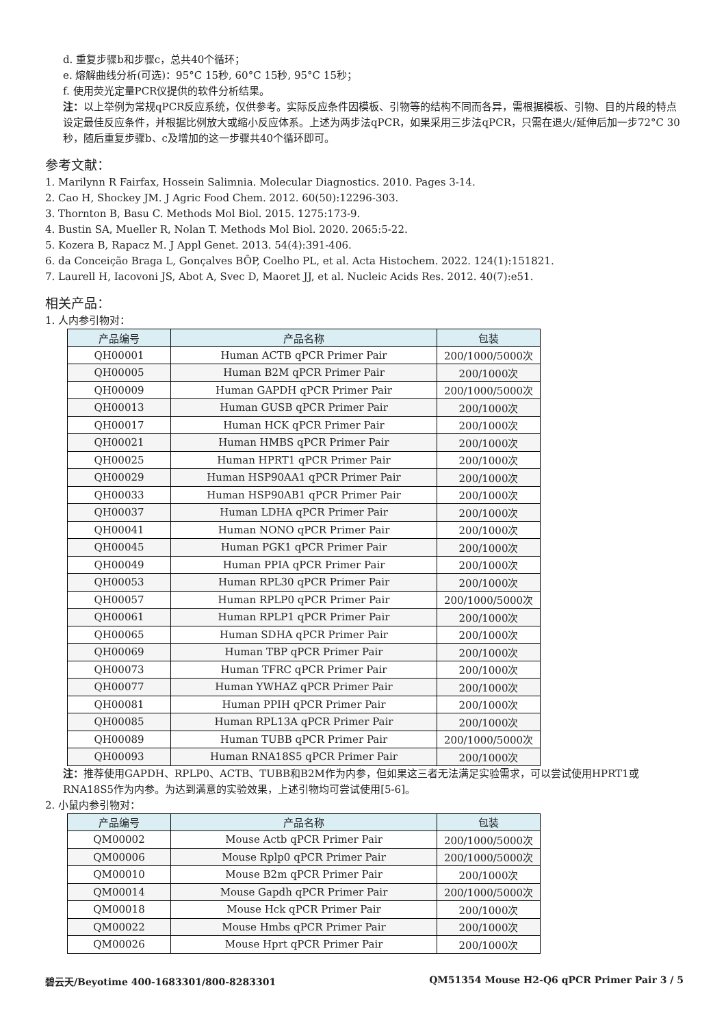d. 重复步骤b和步骤c，总共40个循环；
e. 熔解曲线分析(可选)：95°C 15秒, 60°C 15秒, 95°C 15秒；
f. 使用荧光定量PCR仪提供的软件分析结果。
注：以上举例为常规qPCR反应系统，仅供参考。实际反应条件因模板、引物等的结构不同而各异，需根据模板、引物、目的片段的特点设定最佳反应条件，并根据比例放大或缩小反应体系。上述为两步法qPCR，如果采用三步法qPCR，只需在退火/延伸后加一步72°C 30秒，随后重复步骤b、c及增加的这一步骤共40个循环即可。
参考文献：
1. Marilynn R Fairfax, Hossein Salimnia. Molecular Diagnostics. 2010. Pages 3-14.
2. Cao H, Shockey JM. J Agric Food Chem. 2012. 60(50):12296-303.
3. Thornton B, Basu C. Methods Mol Biol. 2015. 1275:173-9.
4. Bustin SA, Mueller R, Nolan T. Methods Mol Biol. 2020. 2065:5-22.
5. Kozera B, Rapacz M. J Appl Genet. 2013. 54(4):391-406.
6. da Conceição Braga L, Gonçalves BÔP, Coelho PL, et al. Acta Histochem. 2022. 124(1):151821.
7. Laurell H, Iacovoni JS, Abot A, Svec D, Maoret JJ, et al. Nucleic Acids Res. 2012. 40(7):e51.
相关产品：
1. 人内参引物对：
| 产品编号 | 产品名称 | 包装 |
| --- | --- | --- |
| QH00001 | Human ACTB qPCR Primer Pair | 200/1000/5000次 |
| QH00005 | Human B2M qPCR Primer Pair | 200/1000次 |
| QH00009 | Human GAPDH qPCR Primer Pair | 200/1000/5000次 |
| QH00013 | Human GUSB qPCR Primer Pair | 200/1000次 |
| QH00017 | Human HCK qPCR Primer Pair | 200/1000次 |
| QH00021 | Human HMBS qPCR Primer Pair | 200/1000次 |
| QH00025 | Human HPRT1 qPCR Primer Pair | 200/1000次 |
| QH00029 | Human HSP90AA1 qPCR Primer Pair | 200/1000次 |
| QH00033 | Human HSP90AB1 qPCR Primer Pair | 200/1000次 |
| QH00037 | Human LDHA qPCR Primer Pair | 200/1000次 |
| QH00041 | Human NONO qPCR Primer Pair | 200/1000次 |
| QH00045 | Human PGK1 qPCR Primer Pair | 200/1000次 |
| QH00049 | Human PPIA qPCR Primer Pair | 200/1000次 |
| QH00053 | Human RPL30 qPCR Primer Pair | 200/1000次 |
| QH00057 | Human RPLP0 qPCR Primer Pair | 200/1000/5000次 |
| QH00061 | Human RPLP1 qPCR Primer Pair | 200/1000次 |
| QH00065 | Human SDHA qPCR Primer Pair | 200/1000次 |
| QH00069 | Human TBP qPCR Primer Pair | 200/1000次 |
| QH00073 | Human TFRC qPCR Primer Pair | 200/1000次 |
| QH00077 | Human YWHAZ qPCR Primer Pair | 200/1000次 |
| QH00081 | Human PPIH qPCR Primer Pair | 200/1000次 |
| QH00085 | Human RPL13A qPCR Primer Pair | 200/1000次 |
| QH00089 | Human TUBB qPCR Primer Pair | 200/1000/5000次 |
| QH00093 | Human RNA18S5 qPCR Primer Pair | 200/1000次 |
注：推荐使用GAPDH、RPLP0、ACTB、TUBB和B2M作为内参，但如果这三者无法满足实验需求，可以尝试使用HPRT1或RNA18S5作为内参。为达到满意的实验效果，上述引物均可尝试使用[5-6]。
2. 小鼠内参引物对：
| 产品编号 | 产品名称 | 包装 |
| --- | --- | --- |
| QM00002 | Mouse Actb qPCR Primer Pair | 200/1000/5000次 |
| QM00006 | Mouse Rplp0 qPCR Primer Pair | 200/1000/5000次 |
| QM00010 | Mouse B2m qPCR Primer Pair | 200/1000次 |
| QM00014 | Mouse Gapdh qPCR Primer Pair | 200/1000/5000次 |
| QM00018 | Mouse Hck qPCR Primer Pair | 200/1000次 |
| QM00022 | Mouse Hmbs qPCR Primer Pair | 200/1000次 |
| QM00026 | Mouse Hprt qPCR Primer Pair | 200/1000次 |
碧云天/Beyotime 400-1683301/800-8283301 QM51354 Mouse H2-Q6 qPCR Primer Pair 3 / 5